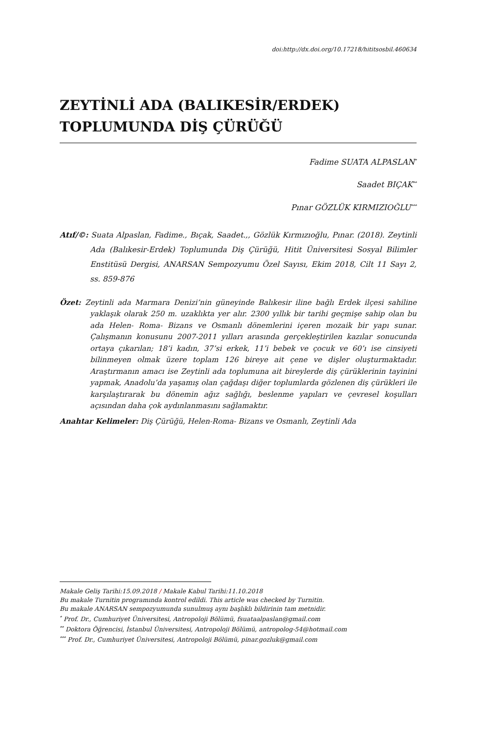doi:http://dx.doi.org/10.17218/hititsosbil.460634
ZEYTİNLİ ADA (BALIKESİR/ERDEK) TOPLUMUNDA DİŞ ÇÜRÜĞÜ
Fadime SUATA ALPASLAN<sup>*</sup>
Saadet BIÇAK<sup>**</sup>
Pınar GÖZLÜK KIRMIZIOĞLU<sup>***</sup>
Atıf/©: Suata Alpaslan, Fadime., Bıçak, Saadet.,, Gözlük Kırmızıoğlu, Pınar. (2018). Zeytinli Ada (Balıkesir-Erdek) Toplumunda Diş Çürüğü, Hitit Üniversitesi Sosyal Bilimler Enstitüsü Dergisi, ANARSAN Sempozyumu Özel Sayısı, Ekim 2018, Cilt 11 Sayı 2, ss. 859-876
Özet: Zeytinli ada Marmara Denizi’nin güneyinde Balıkesir iline bağlı Erdek ilçesi sahiline yaklaşık olarak 250 m. uzaklıkta yer alır. 2300 yıllık bir tarihi geçmişe sahip olan bu ada Helen- Roma- Bizans ve Osmanlı dönemlerini içeren mozaik bir yapı sunar. Çalışmanın konusunu 2007-2011 yılları arasında gerçekleştirilen kazılar sonucunda ortaya çıkarılan; 18’i kadın, 37’si erkek, 11’i bebek ve çocuk ve 60’ı ise cinsiyeti bilinmeyen olmak üzere toplam 126 bireye ait çene ve dişler oluşturmaktadır. Araştırmanın amacı ise Zeytinli ada toplumuna ait bireylerde diş çürüklerinin tayinini yapmak, Anadolu’da yaşamış olan çağdaşı diğer toplumlarda gözlenen diş çürükleri ile karşılaştırarak bu dönemin ağız sağlığı, beslenme yapıları ve çevresel koşulları açısından daha çok aydınlanmasını sağlamaktır.
Anahtar Kelimeler: Diş Çürüğü, Helen-Roma- Bizans ve Osmanlı, Zeytinli Ada
Makale Geliş Tarihi:15.09.2018 / Makale Kabul Tarihi:11.10.2018
Bu makale Turnitin programında kontrol edildi. This article was checked by Turnitin.
Bu makale ANARSAN sempozyumunda sunulmuş aynı başlıklı bildirinin tam metnidir.
<sup>*</sup> Prof. Dr., Cumhuriyet Üniversitesi, Antropoloji Bölümü, fsuataalpaslan@gmail.com
<sup>**</sup> Doktora Öğrencisi, İstanbul Üniversitesi, Antropoloji Bölümü, antropolog-54@hotmail.com
<sup>***</sup> Prof. Dr., Cumhuriyet Üniversitesi, Antropoloji Bölümü, pinar.gozluk@gmail.com